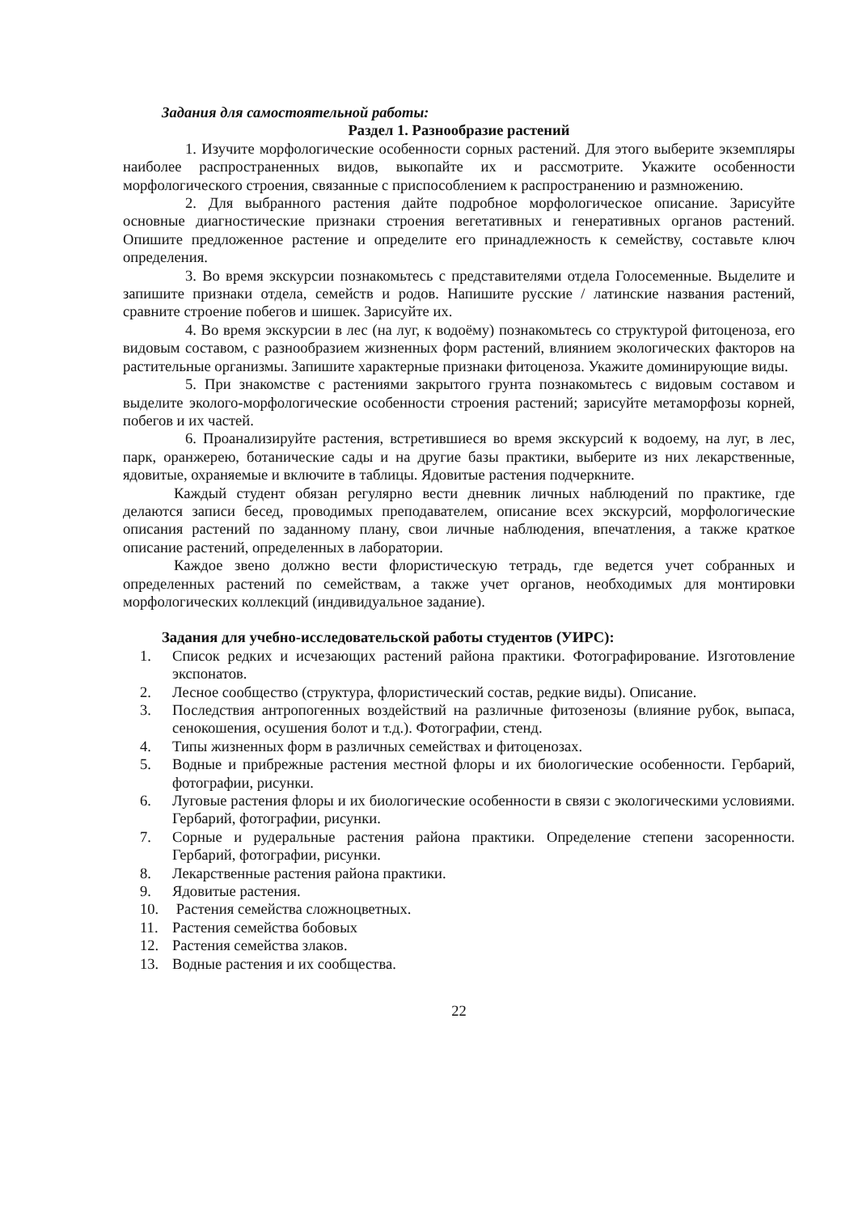Задания для самостоятельной работы:
Раздел 1. Разнообразие растений
1. Изучите морфологические особенности сорных растений. Для этого выберите экземпляры наиболее распространенных видов, выкопайте их и рассмотрите. Укажите особенности морфологического строения, связанные с приспособлением к распространению и размножению.
2. Для выбранного растения дайте подробное морфологическое описание. Зарисуйте основные диагностические признаки строения вегетативных и генеративных органов растений. Опишите предложенное растение и определите его принадлежность к семейству, составьте ключ определения.
3. Во время экскурсии познакомьтесь с представителями отдела Голосеменные. Выделите и запишите признаки отдела, семейств и родов. Напишите русские / латинские названия растений, сравните строение побегов и шишек. Зарисуйте их.
4. Во время экскурсии в лес (на луг, к водоёму) познакомьтесь со структурой фитоценоза, его видовым составом, с разнообразием жизненных форм растений, влиянием экологических факторов на растительные организмы. Запишите характерные признаки фитоценоза. Укажите доминирующие виды.
5. При знакомстве с растениями закрытого грунта познакомьтесь с видовым составом и выделите эколого-морфологические особенности строения растений; зарисуйте метаморфозы корней, побегов и их частей.
6. Проанализируйте растения, встретившиеся во время экскурсий к водоему, на луг, в лес, парк, оранжерею, ботанические сады и на другие базы практики, выберите из них лекарственные, ядовитые, охраняемые и включите в таблицы. Ядовитые растения подчеркните.
Каждый студент обязан регулярно вести дневник личных наблюдений по практике, где делаются записи бесед, проводимых преподавателем, описание всех экскурсий, морфологические описания растений по заданному плану, свои личные наблюдения, впечатления, а также краткое описание растений, определенных в лаборатории.
Каждое звено должно вести флористическую тетрадь, где ведется учет собранных и определенных растений по семействам, а также учет органов, необходимых для монтировки морфологических коллекций (индивидуальное задание).
Задания для учебно-исследовательской работы студентов (УИРС):
1. Список редких и исчезающих растений района практики. Фотографирование. Изготовление экспонатов.
2. Лесное сообщество (структура, флористический состав, редкие виды). Описание.
3. Последствия антропогенных воздействий на различные фитозенозы (влияние рубок, выпаса, сенокошения, осушения болот и т.д.). Фотографии, стенд.
4. Типы жизненных форм в различных семействах и фитоценозах.
5. Водные и прибрежные растения местной флоры и их биологические особенности. Гербарий, фотографии, рисунки.
6. Луговые растения флоры и их биологические особенности в связи с экологическими условиями. Гербарий, фотографии, рисунки.
7. Сорные и рудеральные растения района практики. Определение степени засоренности. Гербарий, фотографии, рисунки.
8. Лекарственные растения района практики.
9. Ядовитые растения.
10. Растения семейства сложноцветных.
11. Растения семейства бобовых
12. Растения семейства злаков.
13. Водные растения и их сообщества.
22